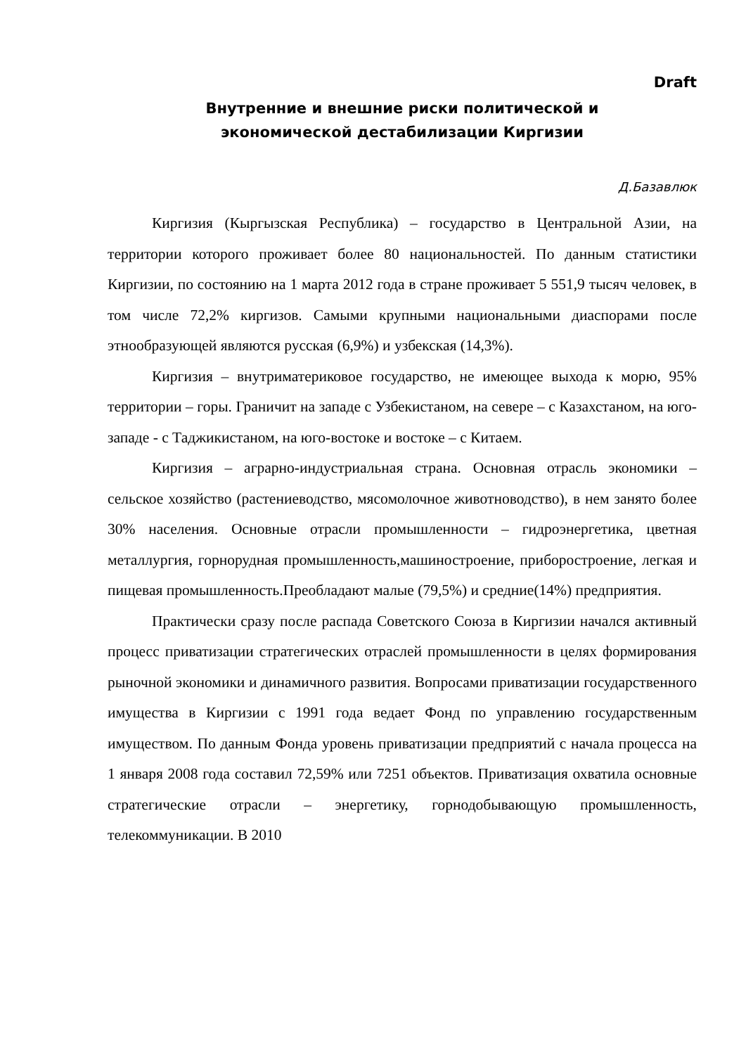Draft
Внутренние и внешние риски политической и
экономической дестабилизации Киргизии
Д.Базавлюк
Киргизия (Кыргызская Республика) – государство в Центральной Азии, на территории которого проживает более 80 национальностей. По данным статистики Киргизии, по состоянию на 1 марта 2012 года в стране проживает 5 551,9 тысяч человек, в том числе 72,2% киргизов. Самыми крупными национальными диаспорами после этнообразующей являются русская (6,9%) и узбекская (14,3%).
Киргизия – внутриматериковое государство, не имеющее выхода к морю, 95% территории – горы. Граничит на западе с Узбекистаном, на севере – с Казахстаном, на юго-западе - с Таджикистаном, на юго-востоке и востоке – с Китаем.
Киргизия – аграрно-индустриальная страна. Основная отрасль экономики – сельское хозяйство (растениеводство, мясомолочное животноводство), в нем занято более 30% населения. Основные отрасли промышленности – гидроэнергетика, цветная металлургия, горнорудная промышленность,машиностроение, приборостроение, легкая и пищевая промышленность.Преобладают малые (79,5%) и средние(14%) предприятия.
Практически сразу после распада Советского Союза в Киргизии начался активный процесс приватизации стратегических отраслей промышленности в целях формирования рыночной экономики и динамичного развития. Вопросами приватизации государственного имущества в Киргизии с 1991 года ведает Фонд по управлению государственным имуществом. По данным Фонда уровень приватизации предприятий с начала процесса на 1 января 2008 года составил 72,59% или 7251 объектов. Приватизация охватила основные стратегические отрасли – энергетику, горнодобывающую промышленность, телекоммуникации. В 2010